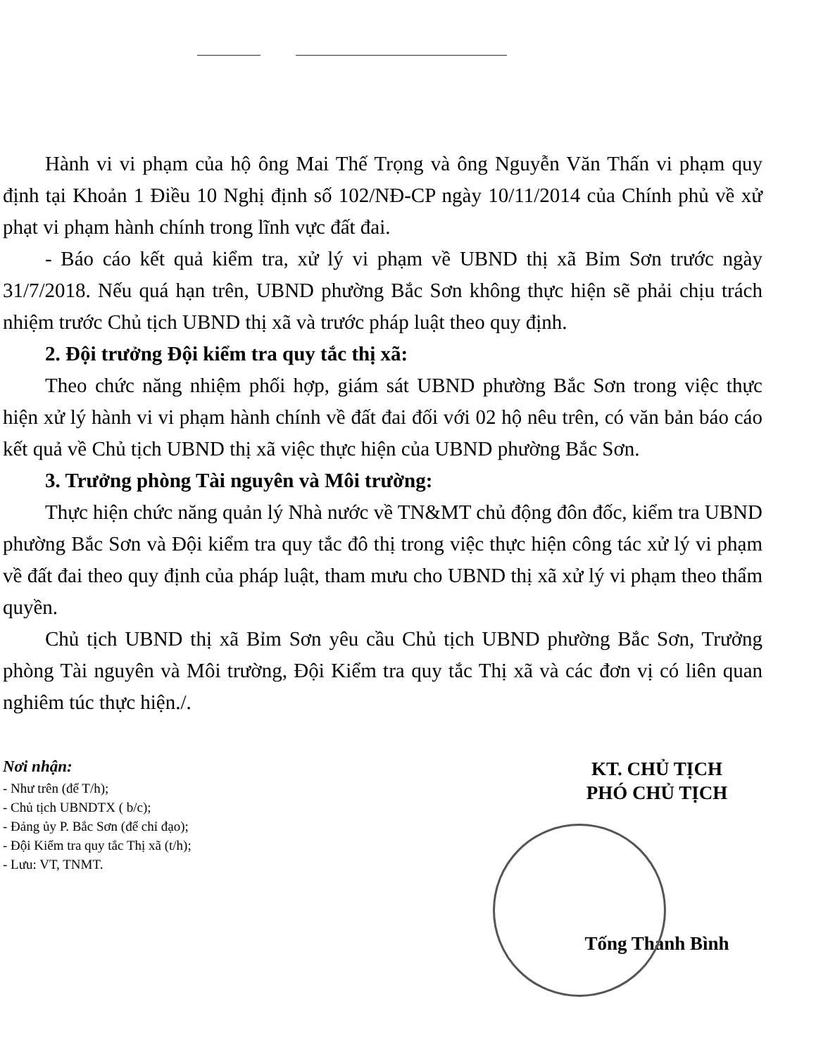Hành vi vi phạm của hộ ông Mai Thế Trọng và ông Nguyễn Văn Thấn vi phạm quy định tại Khoản 1 Điều 10 Nghị định số 102/NĐ-CP ngày 10/11/2014 của Chính phủ về xử phạt vi phạm hành chính trong lĩnh vực đất đai.
- Báo cáo kết quả kiểm tra, xử lý vi phạm về UBND thị xã Bỉm Sơn trước ngày 31/7/2018. Nếu quá hạn trên, UBND phường Bắc Sơn không thực hiện sẽ phải chịu trách nhiệm trước Chủ tịch UBND thị xã và trước pháp luật theo quy định.
2. Đội trưởng Đội kiểm tra quy tắc thị xã:
Theo chức năng nhiệm phối hợp, giám sát UBND phường Bắc Sơn trong việc thực hiện xử lý hành vi vi phạm hành chính về đất đai đối với 02 hộ nêu trên, có văn bản báo cáo kết quả về Chủ tịch UBND thị xã việc thực hiện của UBND phường Bắc Sơn.
3. Trưởng phòng Tài nguyên và Môi trường:
Thực hiện chức năng quản lý Nhà nước về TN&MT chủ động đôn đốc, kiểm tra UBND phường Bắc Sơn và Đội kiểm tra quy tắc đô thị trong việc thực hiện công tác xử lý vi phạm về đất đai theo quy định của pháp luật, tham mưu cho UBND thị xã xử lý vi phạm theo thẩm quyền.
Chủ tịch UBND thị xã Bỉm Sơn yêu cầu Chủ tịch UBND phường Bắc Sơn, Trưởng phòng Tài nguyên và Môi trường, Đội Kiểm tra quy tắc Thị xã và các đơn vị có liên quan nghiêm túc thực hiện./.
Nơi nhận:
- Như trên (để T/h);
- Chủ tịch UBNDTX ( b/c);
- Đảng ủy P. Bắc Sơn (để chỉ đạo);
- Đội Kiểm tra quy tắc Thị xã (t/h);
- Lưu: VT, TNMT.
KT. CHỦ TỊCH
PHÓ CHỦ TỊCH
Tống Thanh Bình